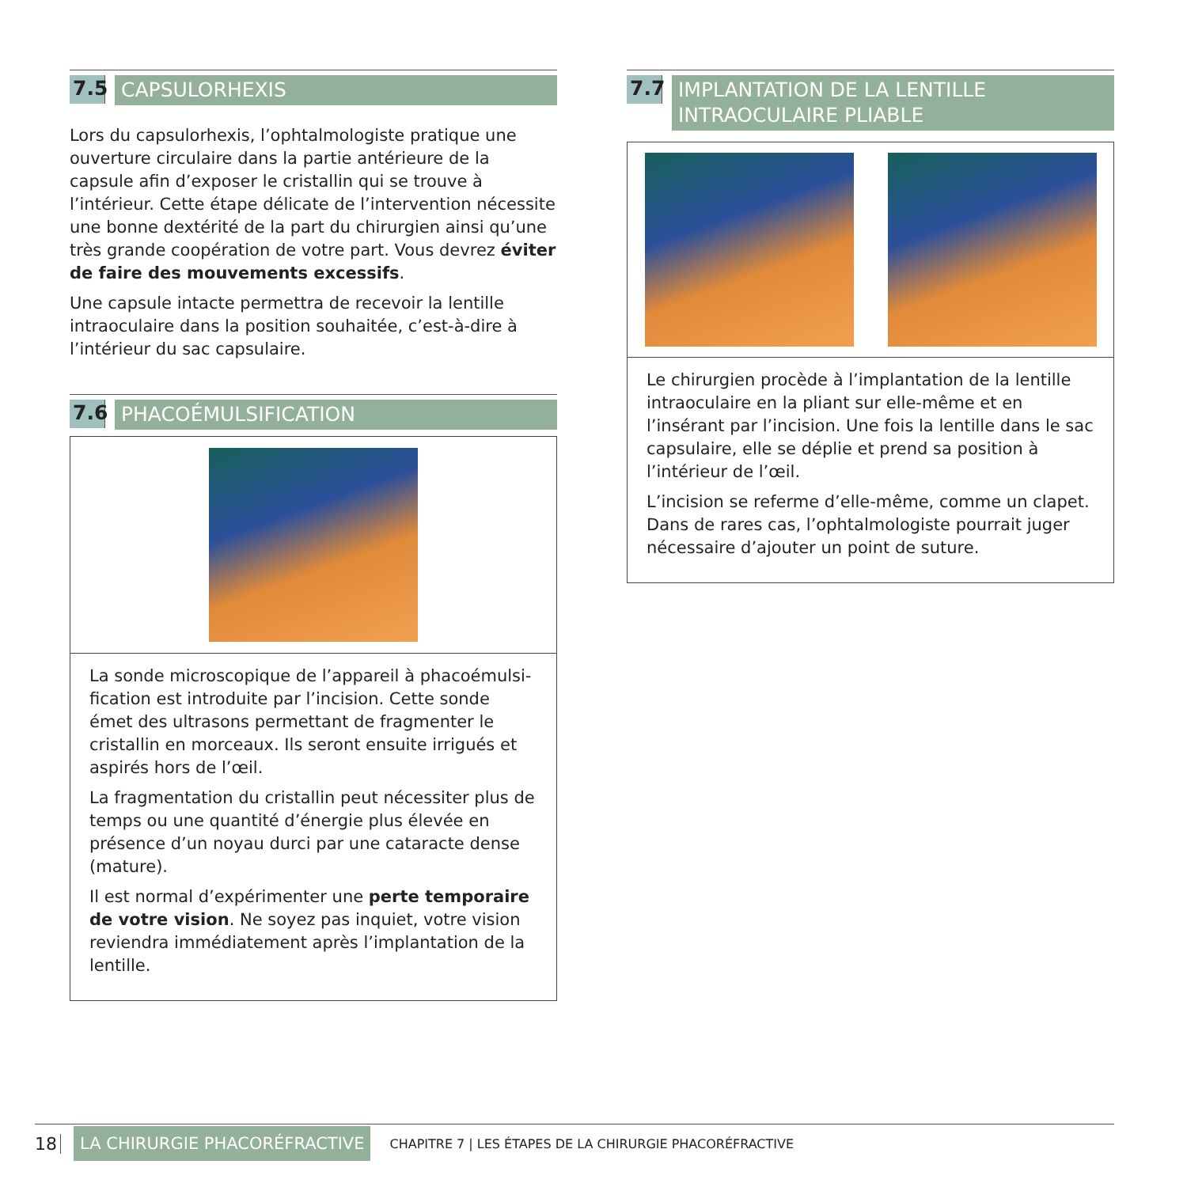7.5
CAPSULORHEXIS
Lors du capsulorhexis, l’ophtalmologiste pratique une ouverture circulaire dans la partie antérieure de la capsule afin d’exposer le cristallin qui se trouve à l’intérieur. Cette étape délicate de l’intervention nécessite une bonne dextérité de la part du chirurgien ainsi qu’une très grande coopération de votre part. Vous devrez éviter de faire des mouvements excessifs.
Une capsule intacte permettra de recevoir la lentille intraoculaire dans la position souhaitée, c’est-à-dire à l’intérieur du sac capsulaire.
7.6
PHACOÉMULSIFICATION
La sonde microscopique de l’appareil à phacoémulsi-fication est introduite par l’incision. Cette sonde émet des ultrasons permettant de fragmenter le cristallin en morceaux. Ils seront ensuite irrigués et aspirés hors de l’œil.
La fragmentation du cristallin peut nécessiter plus de temps ou une quantité d’énergie plus élevée en présence d’un noyau durci par une cataracte dense (mature).
Il est normal d’expérimenter une perte temporaire de votre vision. Ne soyez pas inquiet, votre vision reviendra immédiatement après l’implantation de la lentille.
7.7
IMPLANTATION DE LA LENTILLE INTRAOCULAIRE PLIABLE
Le chirurgien procède à l’implantation de la lentille intraoculaire en la pliant sur elle-même et en l’insérant par l’incision. Une fois la lentille dans le sac capsulaire, elle se déplie et prend sa position à l’intérieur de l’œil.
L’incision se referme d’elle-même, comme un clapet. Dans de rares cas, l’ophtalmologiste pourrait juger nécessaire d’ajouter un point de suture.
18 LA CHIRURGIE PHACORÉFRACTIVE CHAPITRE 7 | LES ÉTAPES DE LA CHIRURGIE PHACORÉFRACTIVE